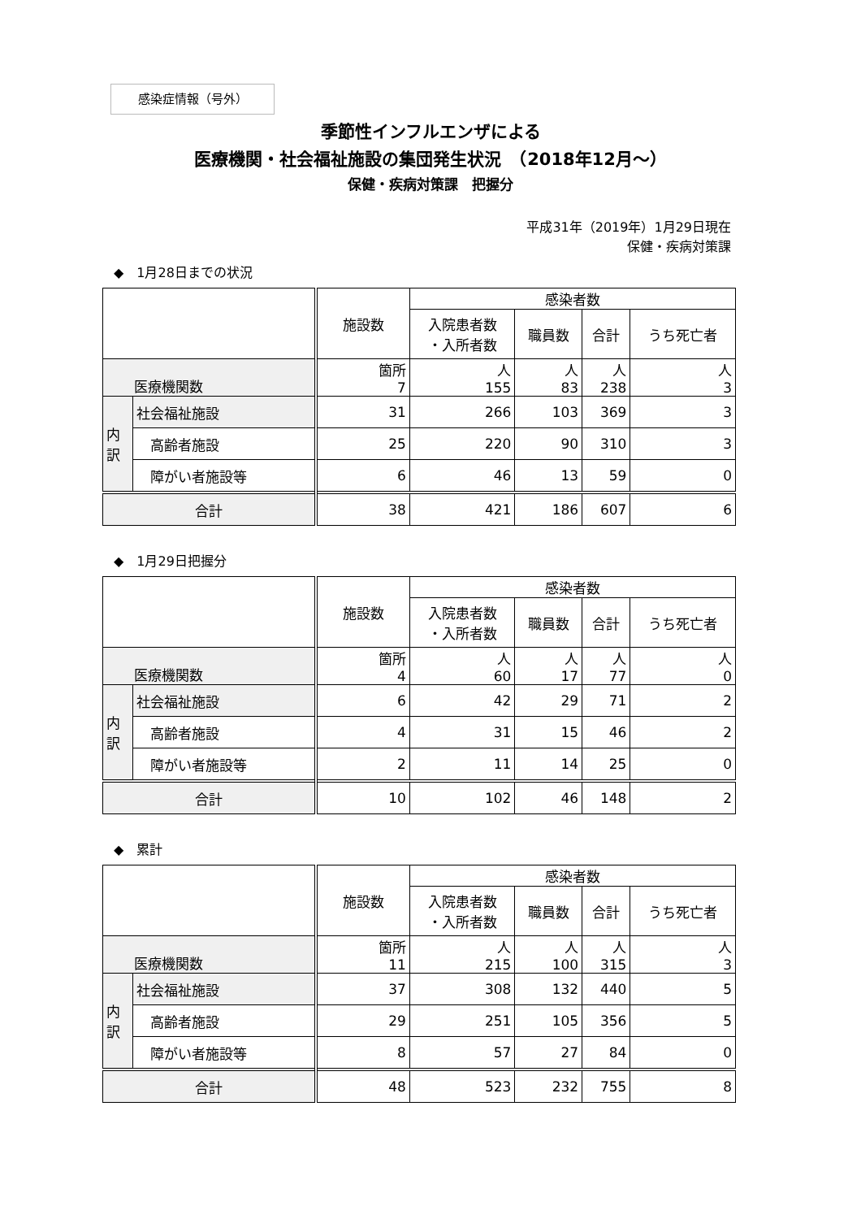感染症情報（号外）
季節性インフルエンザによる
医療機関・社会福祉施設の集団発生状況　（2018年12月～）
保健・疾病対策課　把握分
平成31年（2019年）1月29日現在
保健・疾病対策課
◆　1月28日までの状況
| | | 施設数 | 感染者数 | | | |
| --- | --- | --- | --- | --- | --- | --- |
| | | | 入院患者数 ・入所者数 | 職員数 | 合計 | うち死亡者 |
| 医療機関数 | | 箇所 7 | 人 155 | 人 83 | 人 238 | 人 3 |
| 内 訳 | 社会福祉施設 | 31 | 266 | 103 | 369 | 3 |
| | 高齢者施設 | 25 | 220 | 90 | 310 | 3 |
| | 障がい者施設等 | 6 | 46 | 13 | 59 | 0 |
| 合計 | | 38 | 421 | 186 | 607 | 6 |
◆　1月29日把握分
| | | 施設数 | 感染者数 | | | |
| --- | --- | --- | --- | --- | --- | --- |
| | | | 入院患者数 ・入所者数 | 職員数 | 合計 | うち死亡者 |
| 医療機関数 | | 箇所 4 | 人 60 | 人 17 | 人 77 | 人 0 |
| 内 訳 | 社会福祉施設 | 6 | 42 | 29 | 71 | 2 |
| | 高齢者施設 | 4 | 31 | 15 | 46 | 2 |
| | 障がい者施設等 | 2 | 11 | 14 | 25 | 0 |
| 合計 | | 10 | 102 | 46 | 148 | 2 |
◆　累計
| | | 施設数 | 感染者数 | | | |
| --- | --- | --- | --- | --- | --- | --- |
| | | | 入院患者数 ・入所者数 | 職員数 | 合計 | うち死亡者 |
| 医療機関数 | | 箇所 11 | 人 215 | 人 100 | 人 315 | 人 3 |
| 内 訳 | 社会福祉施設 | 37 | 308 | 132 | 440 | 5 |
| | 高齢者施設 | 29 | 251 | 105 | 356 | 5 |
| | 障がい者施設等 | 8 | 57 | 27 | 84 | 0 |
| 合計 | | 48 | 523 | 232 | 755 | 8 |